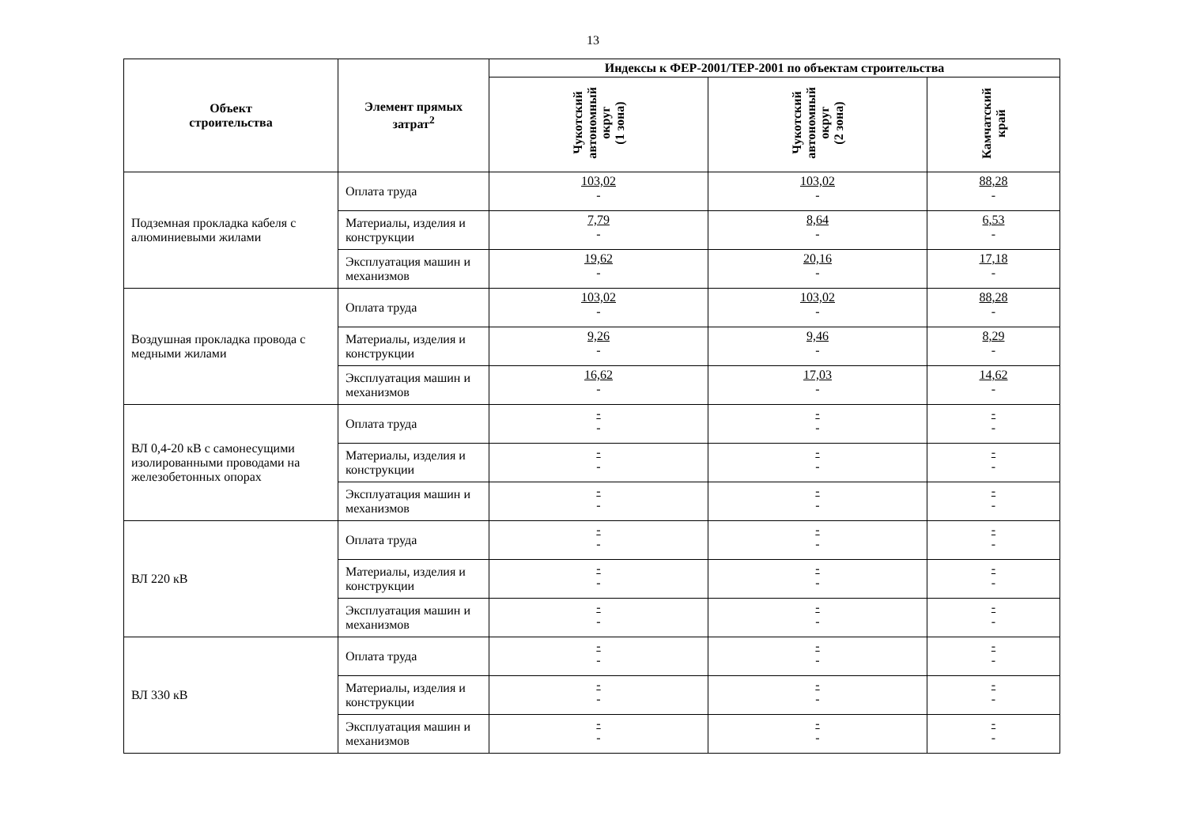13
| Объект строительства | Элемент прямых затрат<sup>2</sup> | Индексы к ФЕР-2001/ТЕР-2001 по объектам строительства | | |
| --- | --- | --- | --- | --- |
| | | Чукотский автономный округ (1 зона) | Чукотский автономный округ (2 зона) | Камчатский край |
| Подземная прокладка кабеля с алюминиевыми жилами | Оплата труда | 103,02 - | 103,02 - | 88,28 - |
| | Материалы, изделия и конструкции | 7,79 - | 8,64 - | 6,53 - |
| | Эксплуатация машин и механизмов | 19,62 - | 20,16 - | 17,18 - |
| Воздушная прокладка провода с медными жилами | Оплата труда | 103,02 - | 103,02 - | 88,28 - |
| | Материалы, изделия и конструкции | 9,26 - | 9,46 - | 8,29 - |
| | Эксплуатация машин и механизмов | 16,62 - | 17,03 - | 14,62 - |
| ВЛ 0,4-20 кВ с самонесущими изолированными проводами на железобетонных опорах | Оплата труда | - - | - - | - - |
| | Материалы, изделия и конструкции | - - | - - | - - |
| | Эксплуатация машин и механизмов | - - | - - | - - |
| ВЛ 220 кВ | Оплата труда | - - | - - | - - |
| | Материалы, изделия и конструкции | - - | - - | - - |
| | Эксплуатация машин и механизмов | - - | - - | - - |
| ВЛ 330 кВ | Оплата труда | - - | - - | - - |
| | Материалы, изделия и конструкции | - - | - - | - - |
| | Эксплуатация машин и механизмов | - - | - - | - - |